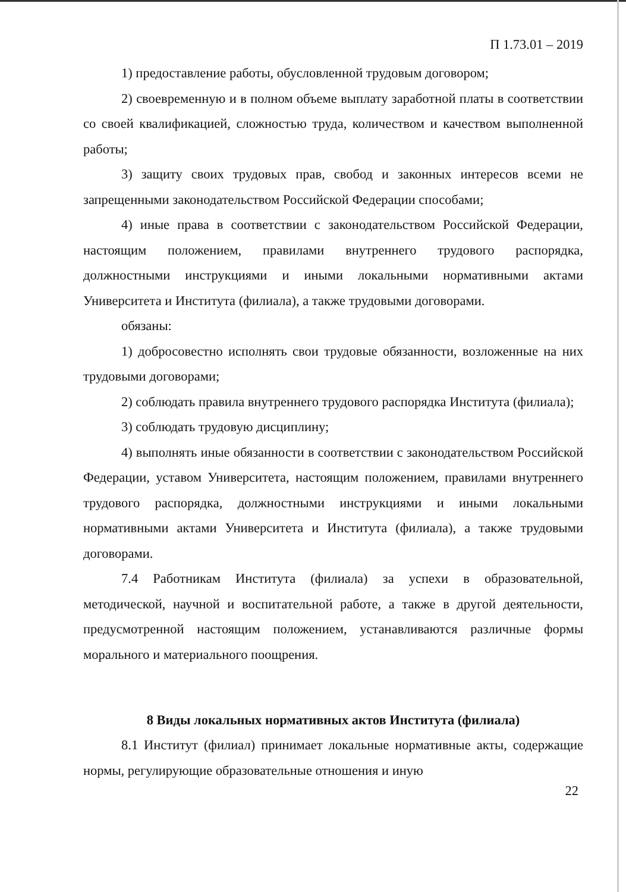П 1.73.01 – 2019
1) предоставление работы, обусловленной трудовым договором;
2) своевременную и в полном объеме выплату заработной платы в соответствии со своей квалификацией, сложностью труда, количеством и качеством выполненной работы;
3) защиту своих трудовых прав, свобод и законных интересов всеми не запрещенными законодательством Российской Федерации способами;
4) иные права в соответствии с законодательством Российской Федерации, настоящим положением, правилами внутреннего трудового распорядка, должностными инструкциями и иными локальными нормативными актами Университета и Института (филиала), а также трудовыми договорами.
обязаны:
1) добросовестно исполнять свои трудовые обязанности, возложенные на них трудовыми договорами;
2) соблюдать правила внутреннего трудового распорядка Института (филиала);
3) соблюдать трудовую дисциплину;
4) выполнять иные обязанности в соответствии с законодательством Российской Федерации, уставом Университета, настоящим положением, правилами внутреннего трудового распорядка, должностными инструкциями и иными локальными нормативными актами Университета и Института (филиала), а также трудовыми договорами.
7.4 Работникам Института (филиала) за успехи в образовательной, методической, научной и воспитательной работе, а также в другой деятельности, предусмотренной настоящим положением, устанавливаются различные формы морального и материального поощрения.
8 Виды локальных нормативных актов Института (филиала)
8.1 Институт (филиал) принимает локальные нормативные акты, содержащие нормы, регулирующие образовательные отношения и иную
22